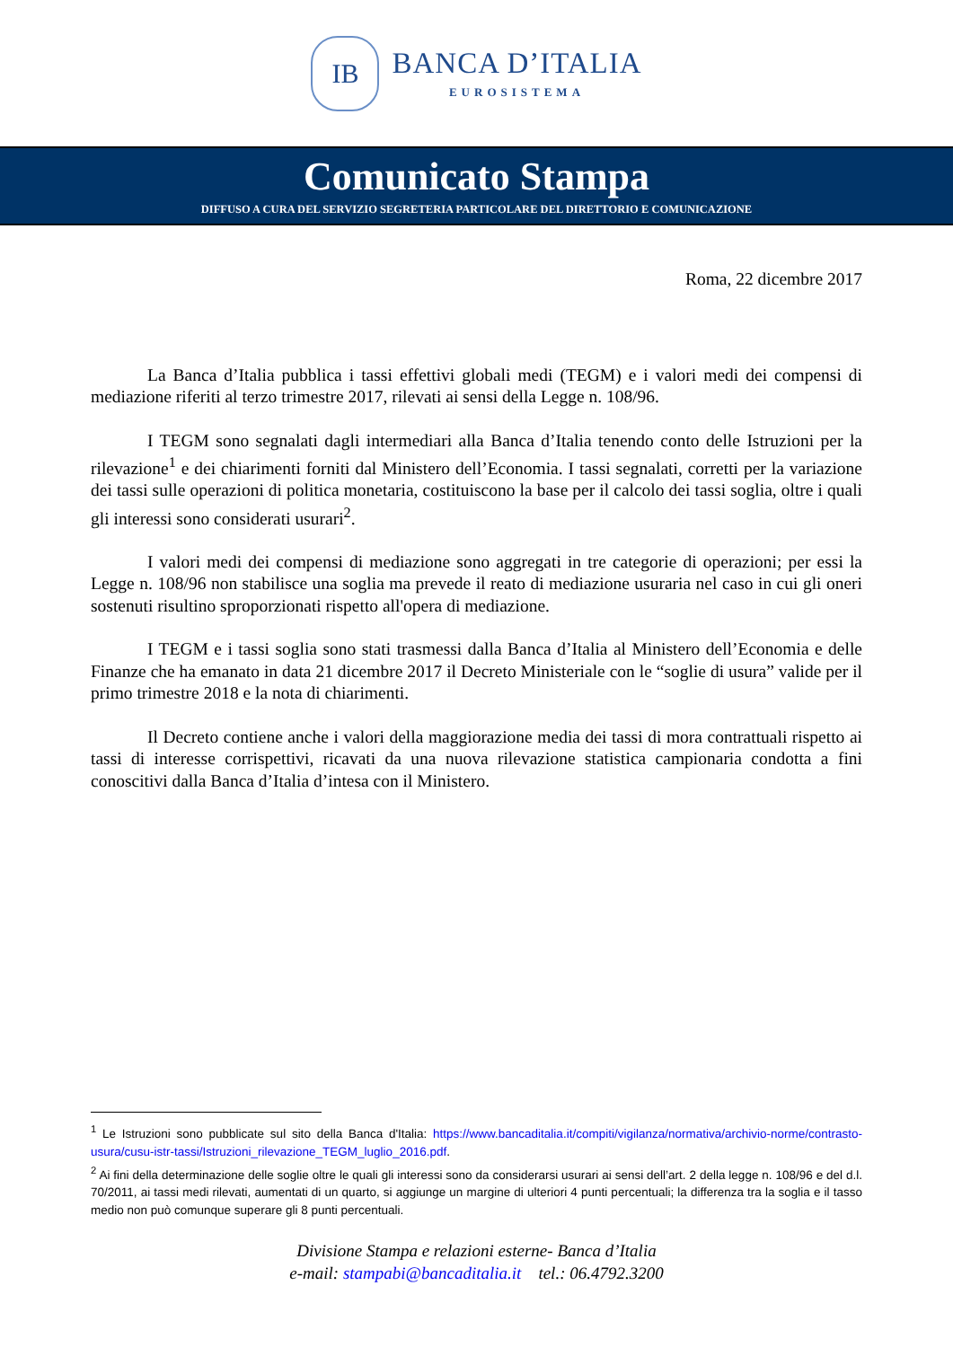IB
BANCA D’ITALIA
EUROSISTEMA
Comunicato Stampa
DIFFUSO A CURA DEL SERVIZIO SEGRETERIA PARTICOLARE DEL DIRETTORIO E COMUNICAZIONE
Roma, 22 dicembre 2017
La Banca d’Italia pubblica i tassi effettivi globali medi (TEGM) e i valori medi dei compensi di mediazione riferiti al terzo trimestre 2017, rilevati ai sensi della Legge n. 108/96.
I TEGM sono segnalati dagli intermediari alla Banca d’Italia tenendo conto delle Istruzioni per la rilevazione<sup>1</sup> e dei chiarimenti forniti dal Ministero dell’Economia. I tassi segnalati, corretti per la variazione dei tassi sulle operazioni di politica monetaria, costituiscono la base per il calcolo dei tassi soglia, oltre i quali gli interessi sono considerati usurari<sup>2</sup>.
I valori medi dei compensi di mediazione sono aggregati in tre categorie di operazioni; per essi la Legge n. 108/96 non stabilisce una soglia ma prevede il reato di mediazione usuraria nel caso in cui gli oneri sostenuti risultino sproporzionati rispetto all'opera di mediazione.
I TEGM e i tassi soglia sono stati trasmessi dalla Banca d’Italia al Ministero dell’Economia e delle Finanze che ha emanato in data 21 dicembre 2017 il Decreto Ministeriale con le “soglie di usura” valide per il primo trimestre 2018 e la nota di chiarimenti.
Il Decreto contiene anche i valori della maggiorazione media dei tassi di mora contrattuali rispetto ai tassi di interesse corrispettivi, ricavati da una nuova rilevazione statistica campionaria condotta a fini conoscitivi dalla Banca d’Italia d’intesa con il Ministero.
<sup>1</sup> Le Istruzioni sono pubblicate sul sito della Banca d'Italia: https://www.bancaditalia.it/compiti/vigilanza/normativa/archivio-norme/contrasto-usura/cusu-istr-tassi/Istruzioni_rilevazione_TEGM_luglio_2016.pdf.
<sup>2</sup> Ai fini della determinazione delle soglie oltre le quali gli interessi sono da considerarsi usurari ai sensi dell’art. 2 della legge n. 108/96 e del d.l. 70/2011, ai tassi medi rilevati, aumentati di un quarto, si aggiunge un margine di ulteriori 4 punti percentuali; la differenza tra la soglia e il tasso medio non può comunque superare gli 8 punti percentuali.
Divisione Stampa e relazioni esterne- Banca d’Italia
e-mail: stampabi@bancaditalia.it tel.: 06.4792.3200